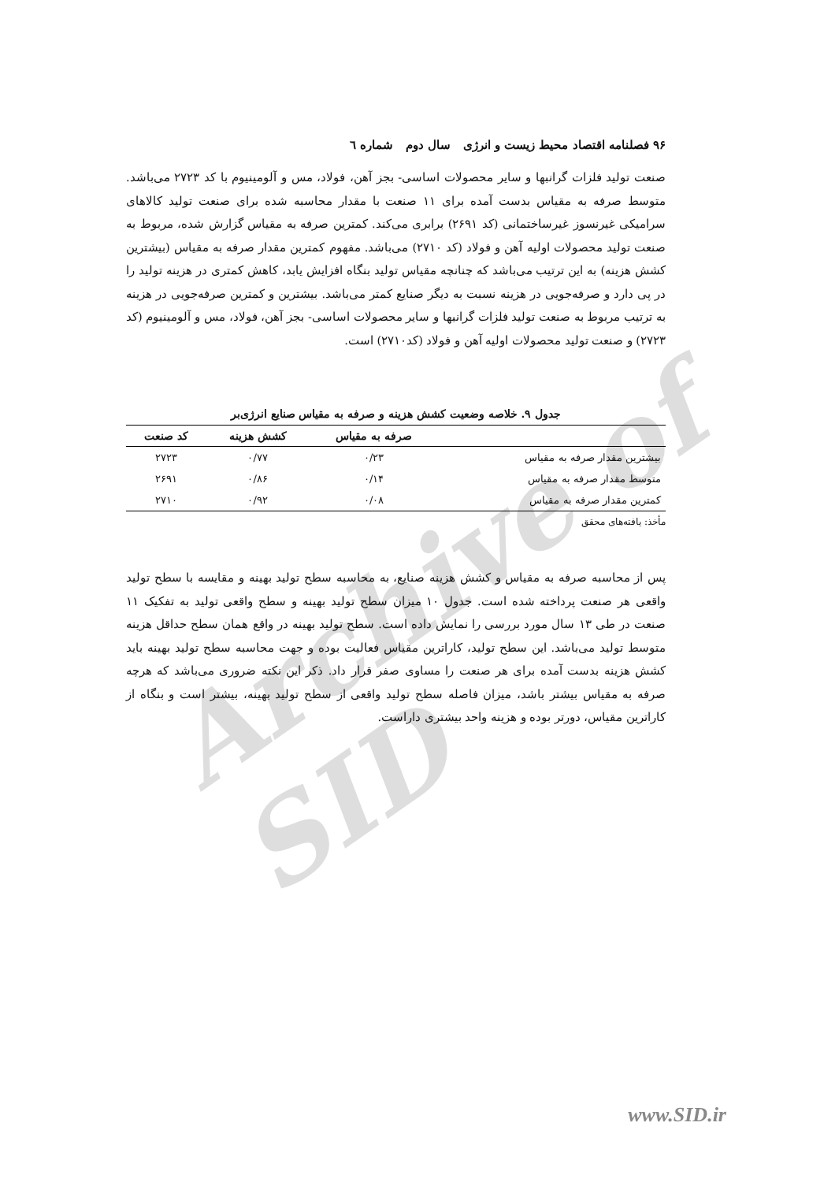Archive of SID
۹۶ فصلنامه اقتصاد محیط زیست و انرژی سال دوم شماره ٦
صنعت تولید فلزات گرانبها و سایر محصولات اساسی- بجز آهن، فولاد، مس و آلومینیوم با کد ۲۷۲۳ می‌باشد. متوسط صرفه به مقیاس بدست آمده برای ۱۱ صنعت با مقدار محاسبه شده برای صنعت تولید کالاهای سرامیکی غیرنسوز غیرساختمانی (کد ۲۶۹۱) برابری می‌کند. کمترین صرفه به مقیاس گزارش شده، مربوط به صنعت تولید محصولات اولیه آهن و فولاد (کد ۲۷۱۰) می‌باشد. مفهوم کمترین مقدار صرفه به مقیاس (بیشترین کشش هزینه) به این ترتیب می‌باشد که چنانچه مقیاس تولید بنگاه افزایش یابد، کاهش کمتری در هزینه تولید را در پی دارد و صرفه‌جویی در هزینه نسبت به دیگر صنایع کمتر می‌باشد. بیشترین و کمترین صرفه‌جویی در هزینه به ترتیب مربوط به صنعت تولید فلزات گرانبها و سایر محصولات اساسی- بجز آهن، فولاد، مس و آلومینیوم (کد ۲۷۲۳) و صنعت تولید محصولات اولیه آهن و فولاد (کد۲۷۱۰) است.
جدول ۹. خلاصه وضعیت کشش هزینه و صرفه به مقیاس صنایع انرژی‌بر
| | صرفه به مقیاس | کشش هزینه | کد صنعت |
| --- | --- | --- | --- |
| بیشترین مقدار صرفه به مقیاس | ۰/۲۳ | ۰/۷۷ | ۲۷۲۳ |
| متوسط مقدار صرفه به مقیاس | ۰/۱۴ | ۰/۸۶ | ۲۶۹۱ |
| کمترین مقدار صرفه به مقیاس | ۰/۰۸ | ۰/۹۲ | ۲۷۱۰ |
مأخذ: یافته‌های محقق
پس از محاسبه صرفه به مقیاس و کشش هزینه صنایع، به محاسبه سطح تولید بهینه و مقایسه با سطح تولید واقعی هر صنعت پرداخته شده است. جدول ۱۰ میزان سطح تولید بهینه و سطح واقعی تولید به تفکیک ۱۱ صنعت در طی ۱۳ سال مورد بررسی را نمایش داده است. سطح تولید بهینه در واقع همان سطح حداقل هزینه متوسط تولید می‌باشد. این سطح تولید، کاراترین مقیاس فعالیت بوده و جهت محاسبه سطح تولید بهینه باید کشش هزینه بدست آمده برای هر صنعت را مساوی صفر قرار داد. ذکر این نکته ضروری می‌باشد که هرچه صرفه به مقیاس بیشتر باشد، میزان فاصله سطح تولید واقعی از سطح تولید بهینه، بیشتر است و بنگاه از کاراترین مقیاس، دورتر بوده و هزینه واحد بیشتری داراست.
www.SID.ir